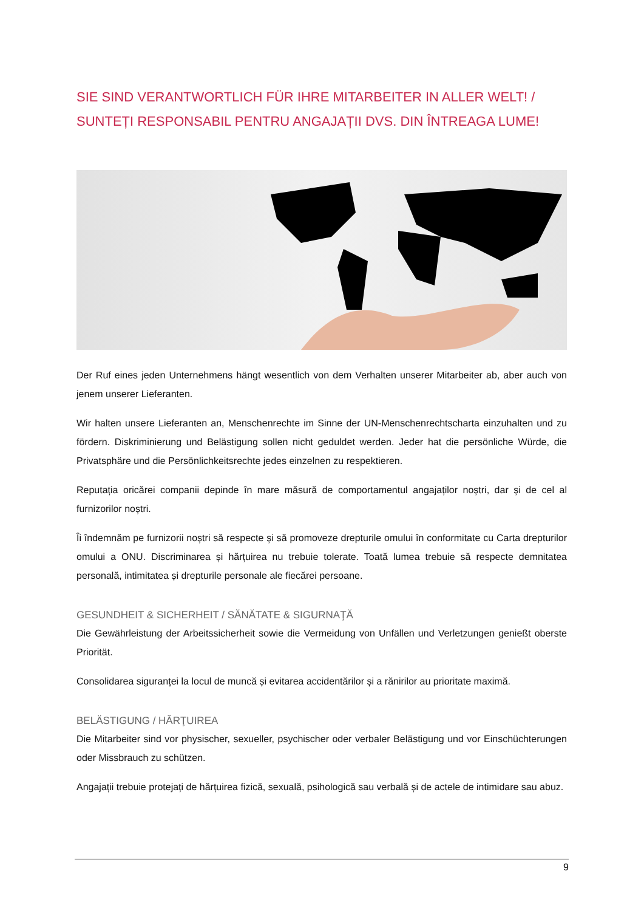SIE SIND VERANTWORTLICH FÜR IHRE MITARBEITER IN ALLER WELT! / SUNTEȚI RESPONSABIL PENTRU ANGAJAȚII DVS. DIN ÎNTREAGA LUME!
Der Ruf eines jeden Unternehmens hängt wesentlich von dem Verhalten unserer Mitarbeiter ab, aber auch von jenem unserer Lieferanten.
Wir halten unsere Lieferanten an, Menschenrechte im Sinne der UN-Menschenrechtscharta einzuhalten und zu fördern. Diskriminierung und Belästigung sollen nicht geduldet werden. Jeder hat die persönliche Würde, die Privatsphäre und die Persönlichkeitsrechte jedes einzelnen zu respektieren.
Reputația oricărei companii depinde în mare măsură de comportamentul angajaților noștri, dar și de cel al furnizorilor noștri.
Îi îndemnăm pe furnizorii noștri să respecte și să promoveze drepturile omului în conformitate cu Carta drepturilor omului a ONU. Discriminarea și hărțuirea nu trebuie tolerate. Toată lumea trebuie să respecte demnitatea personală, intimitatea și drepturile personale ale fiecărei persoane.
GESUNDHEIT & SICHERHEIT / SĂNĂTATE & SIGURNAŢĂ
Die Gewährleistung der Arbeitssicherheit sowie die Vermeidung von Unfällen und Verletzungen genießt oberste Priorität.
Consolidarea siguranței la locul de muncă și evitarea accidentărilor și a rănirilor au prioritate maximă.
BELÄSTIGUNG / HĂRŢUIREA
Die Mitarbeiter sind vor physischer, sexueller, psychischer oder verbaler Belästigung und vor Einschüchterungen oder Missbrauch zu schützen.
Angajații trebuie protejați de hărțuirea fizică, sexuală, psihologică sau verbală și de actele de intimidare sau abuz.
9